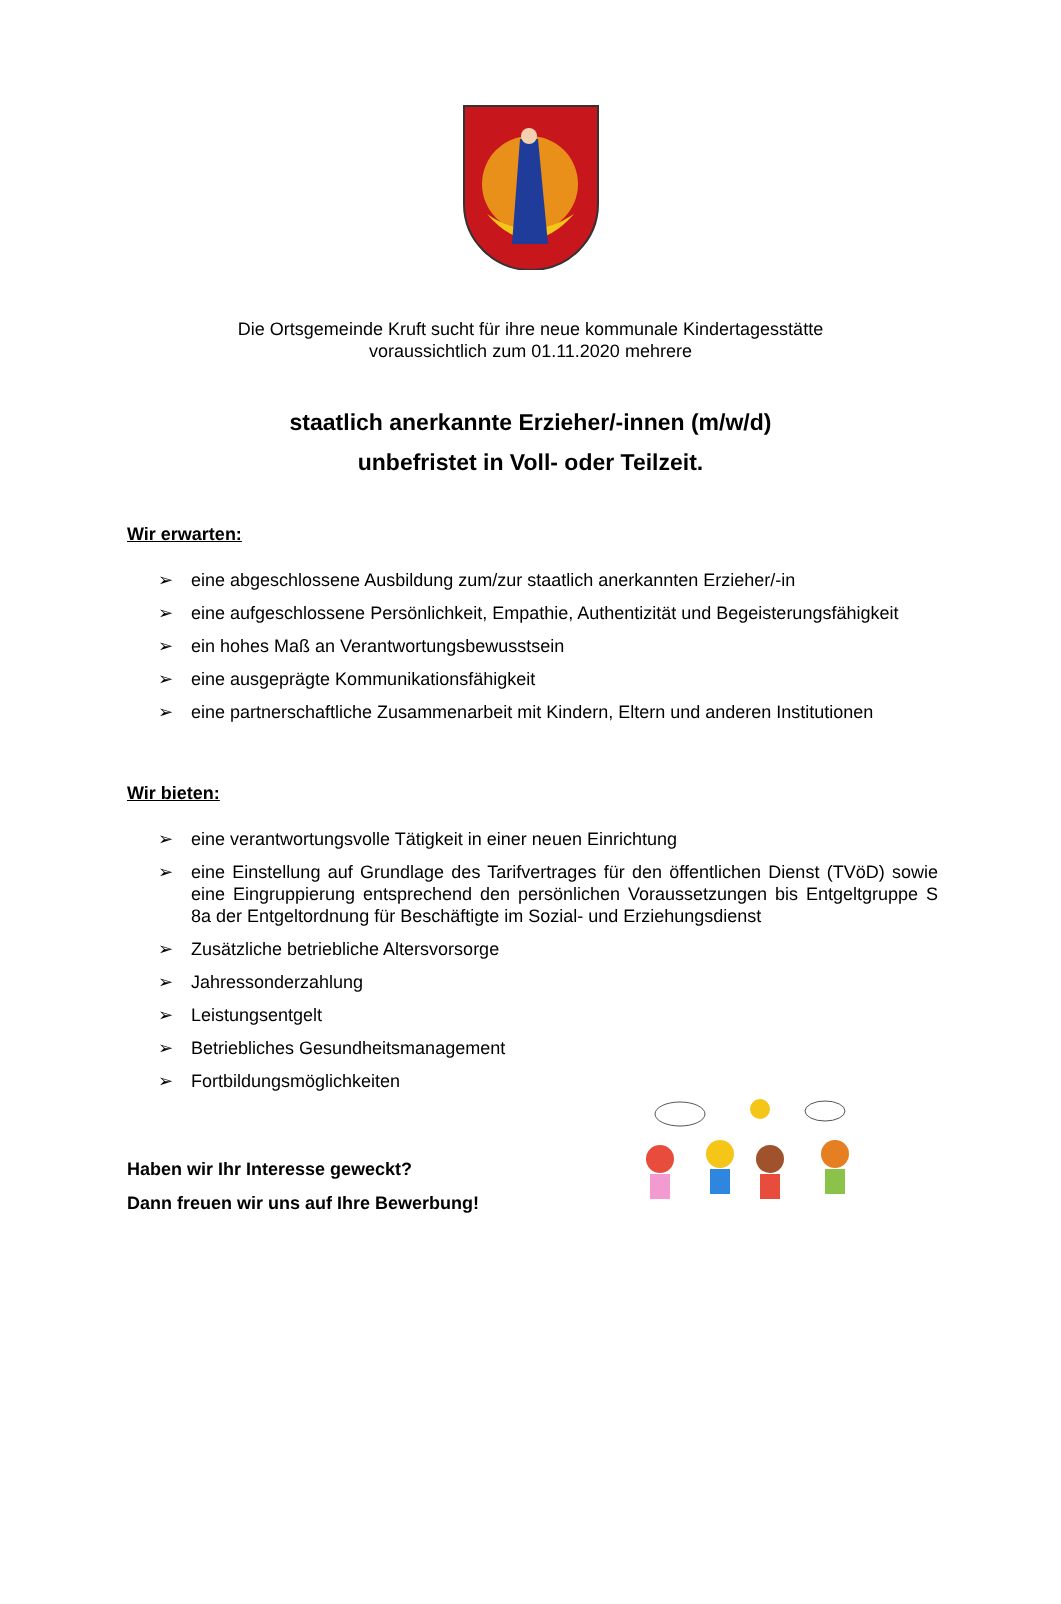Die Ortsgemeinde Kruft sucht für ihre neue kommunale Kindertagesstätte
voraussichtlich zum 01.11.2020 mehrere
staatlich anerkannte Erzieher/-innen (m/w/d)
unbefristet in Voll- oder Teilzeit.
Wir erwarten:
➢ eine abgeschlossene Ausbildung zum/zur staatlich anerkannten Erzieher/-in
➢ eine aufgeschlossene Persönlichkeit, Empathie, Authentizität und Begeisterungsfähigkeit
➢ ein hohes Maß an Verantwortungsbewusstsein
➢ eine ausgeprägte Kommunikationsfähigkeit
➢ eine partnerschaftliche Zusammenarbeit mit Kindern, Eltern und anderen Institutionen
Wir bieten:
➢ eine verantwortungsvolle Tätigkeit in einer neuen Einrichtung
➢ eine Einstellung auf Grundlage des Tarifvertrages für den öffentlichen Dienst (TVöD) sowie eine Eingruppierung entsprechend den persönlichen Voraussetzungen bis Entgeltgruppe S 8a der Entgeltordnung für Beschäftigte im Sozial- und Erziehungsdienst
➢ Zusätzliche betriebliche Altersvorsorge
➢ Jahressonderzahlung
➢ Leistungsentgelt
➢ Betriebliches Gesundheitsmanagement
➢ Fortbildungsmöglichkeiten
Haben wir Ihr Interesse geweckt?
Dann freuen wir uns auf Ihre Bewerbung!